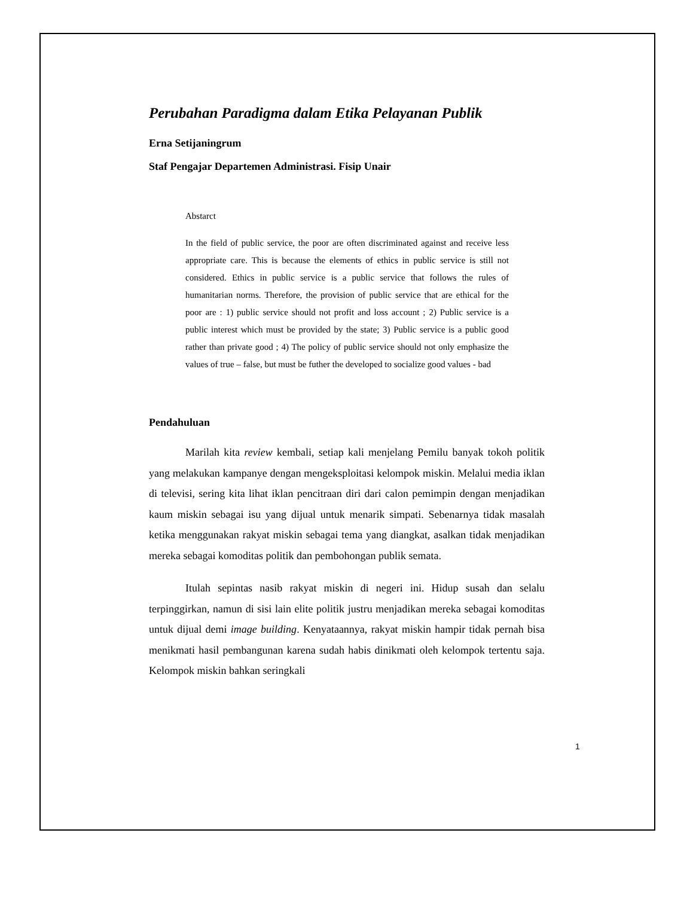Perubahan Paradigma dalam Etika Pelayanan Publik
Erna Setijaningrum
Staf Pengajar Departemen Administrasi. Fisip Unair
Abstarct
In the field of public service, the poor are often discriminated against and receive less appropriate care. This is because the elements of ethics in public service is still not considered. Ethics in public service is a public service that follows the rules of humanitarian norms. Therefore, the provision of public service that are ethical for the poor are : 1) public service should not profit and loss account ; 2) Public service is a public interest which must be provided by the state; 3) Public service is a public good rather than private good ; 4) The policy of public service should not only emphasize the values of true – false, but must be futher the developed to socialize good values - bad
Pendahuluan
Marilah kita review kembali, setiap kali menjelang Pemilu banyak tokoh politik yang melakukan kampanye dengan mengeksploitasi kelompok miskin. Melalui media iklan di televisi, sering kita lihat iklan pencitraan diri dari calon pemimpin dengan menjadikan kaum miskin sebagai isu yang dijual untuk menarik simpati. Sebenarnya tidak masalah ketika menggunakan rakyat miskin sebagai tema yang diangkat, asalkan tidak menjadikan mereka sebagai komoditas politik dan pembohongan publik semata.
Itulah sepintas nasib rakyat miskin di negeri ini. Hidup susah dan selalu terpinggirkan, namun di sisi lain elite politik justru menjadikan mereka sebagai komoditas untuk dijual demi image building. Kenyataannya, rakyat miskin hampir tidak pernah bisa menikmati hasil pembangunan karena sudah habis dinikmati oleh kelompok tertentu saja. Kelompok miskin bahkan seringkali
1